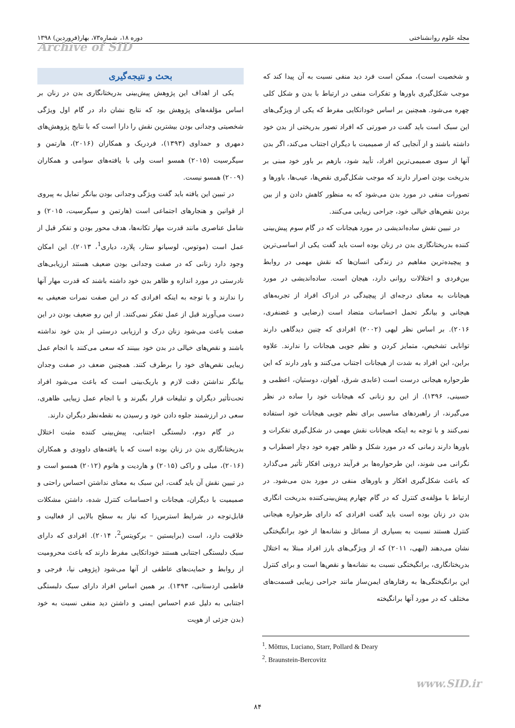مجله علوم روانشناختی دوره ۱۸، شماره۷۳، بهار(فروردین) ۱۳۹۸
Archive of SID
بحث و نتیجه‌گیری
یکی از اهداف این پژوهش پیش‌بینی بدریختانگاری بدن در زنان بر اساس مؤلفه‌های پژوهش بود که نتایج نشان داد در گام اول ویژگی شخصیتی وجدانی بودن بیشترین نقش را دارا است که با نتایج پژوهش‌های دمهری و حمداوی (۱۳۹۳)، فردریک و همکاران (۲۰۱۶)، هارتمن و سیگرسیت (۲۰۱۵) همسو است ولی با یافته‌های سوامی و همکاران (۲۰۰۹) همسو نیست.
در تبیین این یافته باید گفت ویژگی وجدانی بودن بیانگر تمایل به پیروی از قوانین و هنجارهای اجتماعی است (هارتمن و سیگرسیت، ۲۰۱۵) و شامل عناصری مانند قدرت مهار تکانه‌ها، هدف محور بودن و تفکر قبل از عمل است (موتوس، لوسیانو ستار، پلارد، دیاری<sup>1</sup>، ۲۰۱۳). این امکان وجود دارد زنانی که در صفت وجدانی بودن ضعیف هستند ارزیابی‌های نادرستی در مورد اندازه و ظاهر بدن خود داشته باشند که قدرت مهار آنها را ندارند و با توجه به اینکه افرادی که در این صفت نمرات ضعیفی به دست می‌آورند قبل از عمل تفکر نمی‌کنند. از این رو ضعیف بودن در این صفت باعث می‌شود زنان درک و ارزیابی درستی از بدن خود نداشته باشند و نقص‌های خیالی در بدن خود ببینند که سعی می‌کنند با انجام عمل زیبایی نقص‌های خود را برطرف کنند. همچنین ضعف در صفت وجدان بیانگر نداشتن دقت لازم و باریک‌بینی است که باعث می‌شود افراد تحت‌تأثیر دیگران و تبلیغات قرار بگیرند و با انجام عمل زیبایی ظاهری، سعی در ارزشمند جلوه دادن خود و رسیدن به نقطه‌نظر دیگران دارند.
در گام دوم، دلبستگی اجتنابی، پیش‌بینی کننده مثبت اختلال بدریختانگاری بدن در زنان بوده است که با یافته‌های داوودی و همکاران (۲۰۱۶)، میلی و راکی (۲۰۱۵) و هاردیت و هانوم (۲۰۱۲) همسو است و در تبیین نقش آن باید گفت، این سبک به معنای نداشتن احساس راحتی و صمیمیت با دیگران، هیجانات و احساسات کنترل شده، داشتن مشکلات قابل‌توجه در شرایط استرس‌زا که نیاز به سطح بالایی از فعالیت و خلاقیت دارد، است (برایستین – برکویتس<sup>2</sup>، ۲۰۱۴). افرادی که دارای سبک دلبستگی اجتنابی هستند خوداتکایی مفرط دارند که باعث محرومیت از روابط و حمایت‌های عاطفی از آنها می‌شود (پژوهی نیا، فرجی و فاطمی اردستانی، ۱۳۹۳). بر همین اساس افراد دارای سبک دلبستگی اجتنابی به دلیل عدم احساس ایمنی و داشتن دید منفی نسبت به خود (بدن جزئی از هویت
و شخصیت است)، ممکن است فرد دید منفی نسبت به آن پیدا کند که موجب شکل‌گیری باورها و تفکرات منفی در ارتباط با بدن و شکل کلی چهره می‌شود. همچنین بر اساس خوداتکایی مفرط که یکی از ویژگی‌های این سبک است باید گفت در صورتی که افراد تصور بدریختی از بدن خود داشته باشند و از آنجایی که از صمیمیت با دیگران اجتناب می‌کند، اگر بدن آنها از سوی صمیمی‌ترین افراد، تأیید شود، بازهم بر باور خود مبنی بر بدریخت بودن اصرار دارند که موجب شکل‌گیری نقص‌ها، عیب‌ها، باورها و تصورات منفی در مورد بدن می‌شود که به منظور کاهش دادن و از بین بردن نقص‌های خیالی خود، جراحی زیبایی می‌کنند.
در تبیین نقش ساده‌اندیشی در مورد هیجانات که در گام سوم پیش‌بینی کننده بدریختانگاری بدن در زنان بوده است باید گفت یکی از اساسی‌ترین و پیچیده‌ترین مفاهیم در زندگی انسان‌ها که نقش مهمی در روابط بین‌فردی و اختلالات روانی دارد، هیجان است. ساده‌اندیشی در مورد هیجانات به معنای درجه‌ای از پیچیدگی در ادراک افراد از تجربه‌های هیجانی و بیانگر تحمل احساسات متضاد است (رضایی و غضنفری، ۲۰۱۶). بر اساس نظر لیهی (۲۰۰۲) افرادی که چنین دیدگاهی دارند توانایی تشخیص، متمایز کردن و نظم جویی هیجانات را ندارند. علاوه براین، این افراد به شدت از هیجانات اجتناب می‌کنند و باور دارند که این طرحواره هیجانی درست است (عابدی شرق، آهوان، دوستیان، اعظمی و حسینی، ۱۳۹۶). از این رو زنانی که هیجانات خود را ساده در نظر می‌گیرند، از راهبردهای مناسبی برای نظم جویی هیجانات خود استفاده نمی‌کنند و با توجه به اینکه هیجانات نقش مهمی در شکل‌گیری تفکرات و باورها دارند زمانی که در مورد شکل و ظاهر چهره خود دچار اضطراب و نگرانی می شوند، این طرحواره‌ها بر فرآیند درونی افکار تأثیر می‌گذارد که باعث شکل‌گیری افکار و باورهای منفی در مورد بدن می‌شود. در ارتباط با مؤلفه‌ی کنترل که در گام چهارم پیش‌بینی‌کننده بدریخت انگاری بدن در زنان بوده است باید گفت افرادی که دارای طرحواره هیجانی کنترل هستند نسبت به بسیاری از مسائل و نشانه‌ها از خود برانگیختگی نشان می‌دهند (لیهی، ۲۰۱۱) که از ویژگی‌های بارز افراد مبتلا به اختلال بدریختانگاری، برانگیختگی نسبت به نشانه‌ها و نقص‌ها است و برای کنترل این برانگیختگی‌ها به رفتارهای ایمن‌ساز مانند جراحی زیبایی قسمت‌های مختلف که در مورد آنها برانگیخته
<sup>1</sup>. Mõttus, Luciano, Starr, Pollard & Deary
<sup>2</sup>. Braunstein-Bercovitz
www.SID.ir
۸۴